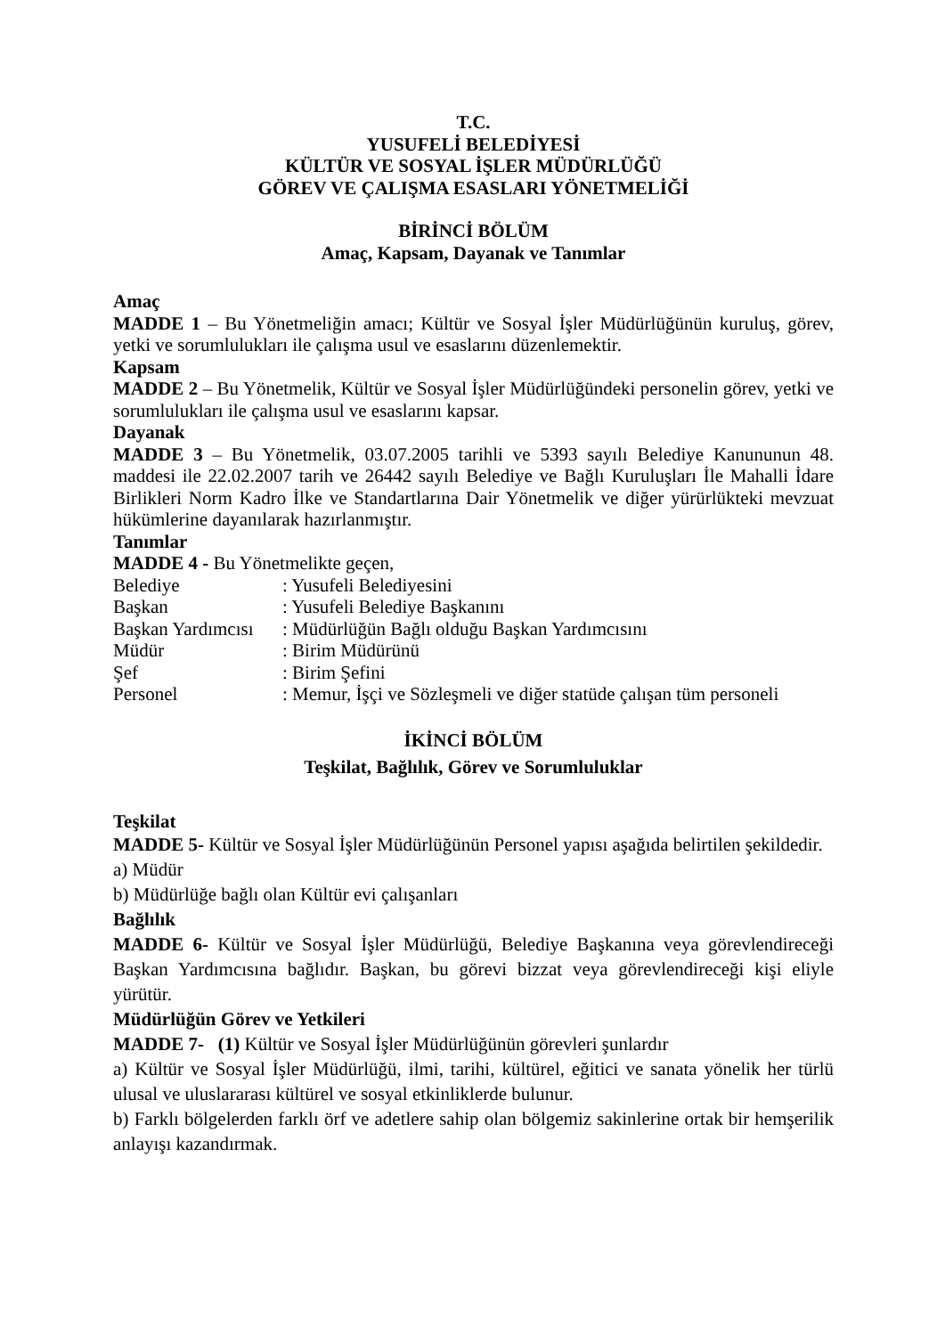T.C.
YUSUFELİ BELEDİYESİ
KÜLTÜR VE SOSYAL İŞLER MÜDÜRLÜĞÜ
GÖREV VE ÇALIŞMA ESASLARI YÖNETMELİĞİ
BİRİNCİ BÖLÜM
Amaç, Kapsam, Dayanak ve Tanımlar
Amaç
MADDE 1 – Bu Yönetmeliğin amacı; Kültür ve Sosyal İşler Müdürlüğünün kuruluş, görev, yetki ve sorumlulukları ile çalışma usul ve esaslarını düzenlemektir.
Kapsam
MADDE 2 – Bu Yönetmelik, Kültür ve Sosyal İşler Müdürlüğündeki personelin görev, yetki ve sorumlulukları ile çalışma usul ve esaslarını kapsar.
Dayanak
MADDE 3 – Bu Yönetmelik, 03.07.2005 tarihli ve 5393 sayılı Belediye Kanununun 48. maddesi ile 22.02.2007 tarih ve 26442 sayılı Belediye ve Bağlı Kuruluşları İle Mahalli İdare Birlikleri Norm Kadro İlke ve Standartlarına Dair Yönetmelik ve diğer yürürlükteki mevzuat hükümlerine dayanılarak hazırlanmıştır.
Tanımlar
MADDE 4 - Bu Yönetmelikte geçen,
| Belediye | : Yusufeli Belediyesini |
| Başkan | : Yusufeli Belediye Başkanını |
| Başkan Yardımcısı | : Müdürlüğün Bağlı olduğu Başkan Yardımcısını |
| Müdür | : Birim Müdürünü |
| Şef | : Birim Şefini |
| Personel | : Memur, İşçi ve Sözleşmeli ve diğer statüde çalışan tüm personeli |
İKİNCİ BÖLÜM
Teşkilat, Bağlılık, Görev ve Sorumluluklar
Teşkilat
MADDE 5- Kültür ve Sosyal İşler Müdürlüğünün Personel yapısı aşağıda belirtilen şekildedir.
a) Müdür
b) Müdürlüğe bağlı olan Kültür evi çalışanları
Bağlılık
MADDE 6- Kültür ve Sosyal İşler Müdürlüğü, Belediye Başkanına veya görevlendireceği Başkan Yardımcısına bağlıdır. Başkan, bu görevi bizzat veya görevlendireceği kişi eliyle yürütür.
Müdürlüğün Görev ve Yetkileri
MADDE 7- (1) Kültür ve Sosyal İşler Müdürlüğünün görevleri şunlardır
a) Kültür ve Sosyal İşler Müdürlüğü, ilmi, tarihi, kültürel, eğitici ve sanata yönelik her türlü ulusal ve uluslararası kültürel ve sosyal etkinliklerde bulunur.
b) Farklı bölgelerden farklı örf ve adetlere sahip olan bölgemiz sakinlerine ortak bir hemşerilik anlayışı kazandırmak.